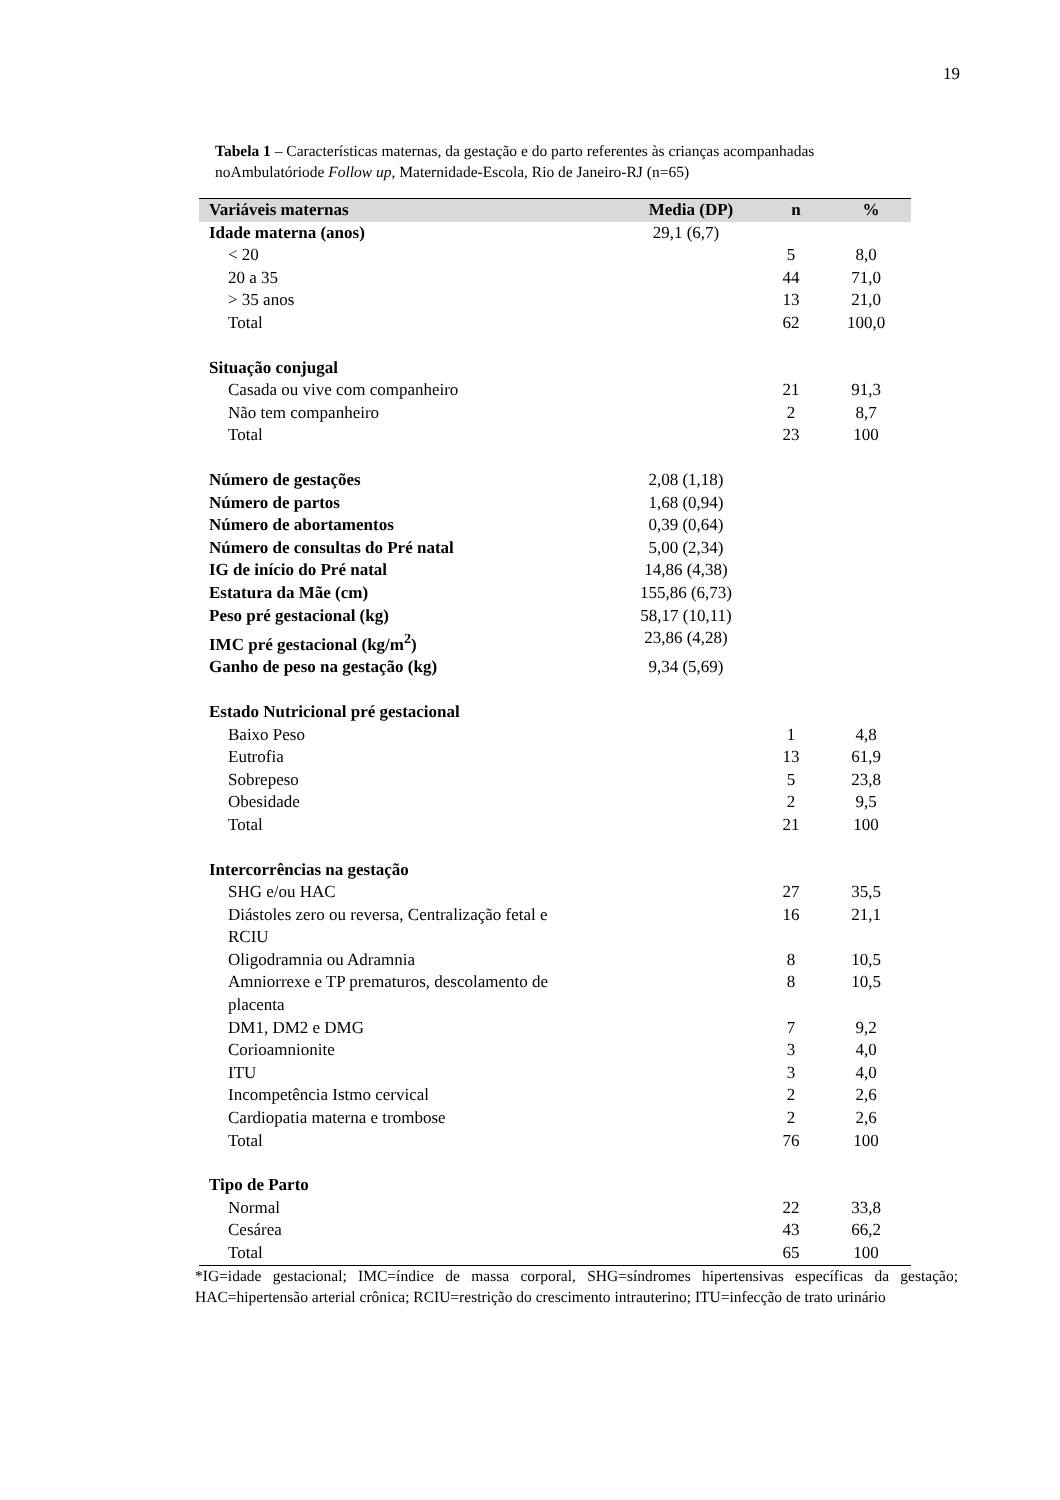19
Tabela 1 – Características maternas, da gestação e do parto referentes às crianças acompanhadas noAmbulatóriode Follow up, Maternidade-Escola, Rio de Janeiro-RJ (n=65)
| Variáveis maternas | Media (DP) | n | % |
| --- | --- | --- | --- |
| Idade materna (anos) | 29,1 (6,7) | | |
| < 20 | | 5 | 8,0 |
| 20 a 35 | | 44 | 71,0 |
| > 35 anos | | 13 | 21,0 |
| Total | | 62 | 100,0 |
| Situação conjugal | | | |
| Casada ou vive com companheiro | | 21 | 91,3 |
| Não tem companheiro | | 2 | 8,7 |
| Total | | 23 | 100 |
| Número de gestações | 2,08 (1,18) | | |
| Número de partos | 1,68 (0,94) | | |
| Número de abortamentos | 0,39 (0,64) | | |
| Número de consultas do Pré natal | 5,00 (2,34) | | |
| IG de início do Pré natal | 14,86 (4,38) | | |
| Estatura da Mãe (cm) | 155,86 (6,73) | | |
| Peso pré gestacional (kg) | 58,17 (10,11) | | |
| IMC pré gestacional (kg/m<sup>2</sup>) | 23,86 (4,28) | | |
| Ganho de peso na gestação (kg) | 9,34 (5,69) | | |
| Estado Nutricional pré gestacional | | | |
| Baixo Peso | | 1 | 4,8 |
| Eutrofia | | 13 | 61,9 |
| Sobrepeso | | 5 | 23,8 |
| Obesidade | | 2 | 9,5 |
| Total | | 21 | 100 |
| Intercorrências na gestação | | | |
| SHG e/ou HAC | | 27 | 35,5 |
| Diástoles zero ou reversa, Centralização fetal e RCIU | | 16 | 21,1 |
| Oligodramnia ou Adramnia | | 8 | 10,5 |
| Amniorrexe e TP prematuros, descolamento de placenta | | 8 | 10,5 |
| DM1, DM2 e DMG | | 7 | 9,2 |
| Corioamnionite | | 3 | 4,0 |
| ITU | | 3 | 4,0 |
| Incompetência Istmo cervical | | 2 | 2,6 |
| Cardiopatia materna e trombose | | 2 | 2,6 |
| Total | | 76 | 100 |
| Tipo de Parto | | | |
| Normal | | 22 | 33,8 |
| Cesárea | | 43 | 66,2 |
| Total | | 65 | 100 |
*IG=idade gestacional; IMC=índice de massa corporal, SHG=síndromes hipertensivas específicas da gestação; HAC=hipertensão arterial crônica; RCIU=restrição do crescimento intrauterino; ITU=infecção de trato urinário